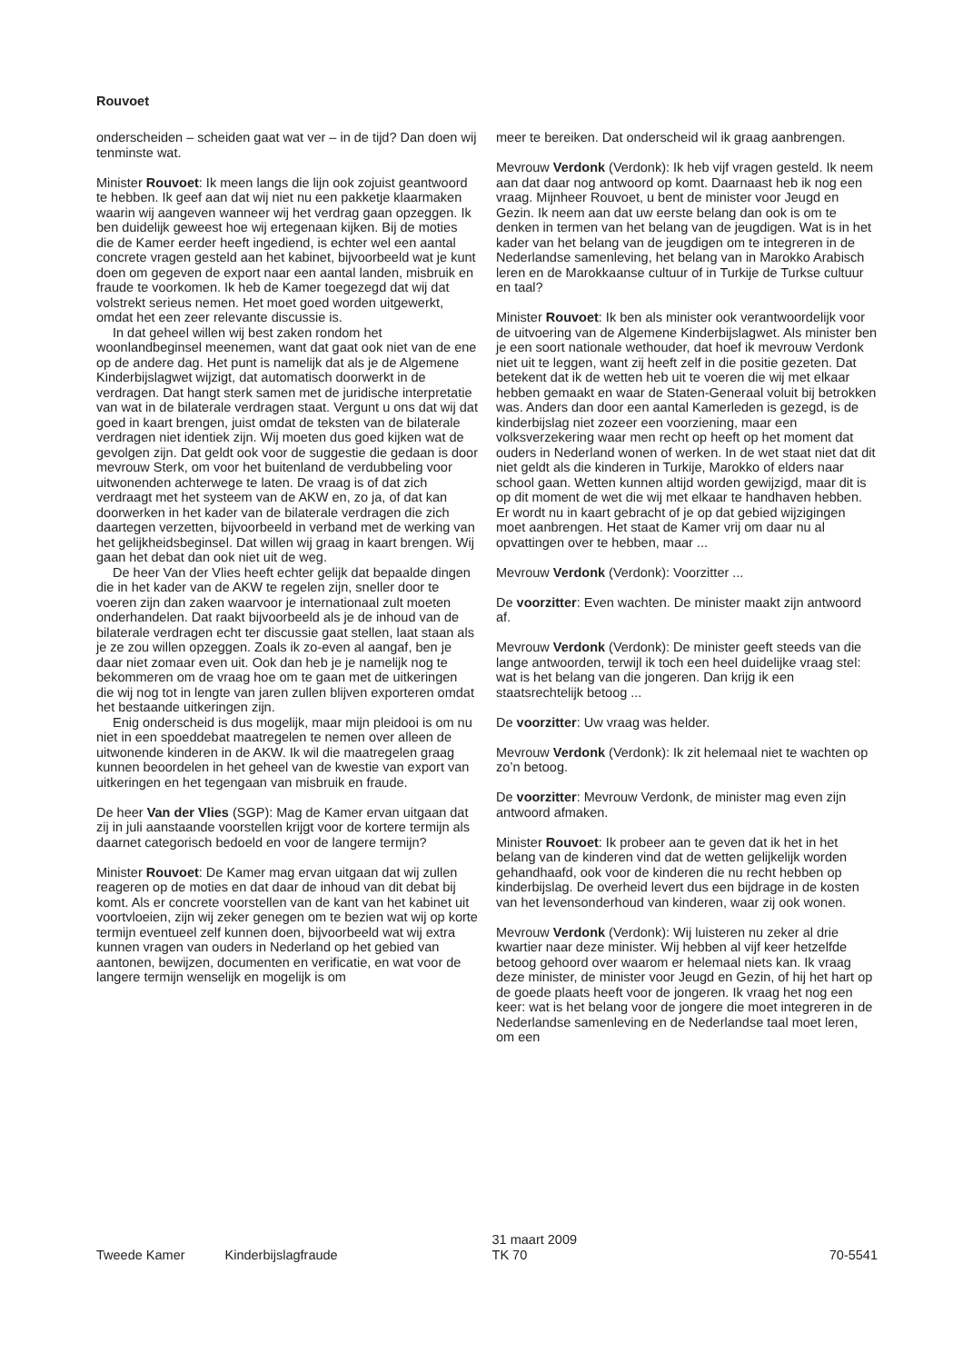Rouvoet
onderscheiden – scheiden gaat wat ver – in de tijd? Dan doen wij tenminste wat.
Minister Rouvoet: Ik meen langs die lijn ook zojuist geantwoord te hebben. Ik geef aan dat wij niet nu een pakketje klaarmaken waarin wij aangeven wanneer wij het verdrag gaan opzeggen. Ik ben duidelijk geweest hoe wij ertegenaan kijken. Bij de moties die de Kamer eerder heeft ingediend, is echter wel een aantal concrete vragen gesteld aan het kabinet, bijvoorbeeld wat je kunt doen om gegeven de export naar een aantal landen, misbruik en fraude te voorkomen. Ik heb de Kamer toegezegd dat wij dat volstrekt serieus nemen. Het moet goed worden uitgewerkt, omdat het een zeer relevante discussie is.
In dat geheel willen wij best zaken rondom het woonlandbeginsel meenemen, want dat gaat ook niet van de ene op de andere dag. Het punt is namelijk dat als je de Algemene Kinderbijslagwet wijzigt, dat automatisch doorwerkt in de verdragen. Dat hangt sterk samen met de juridische interpretatie van wat in de bilaterale verdragen staat. Vergunt u ons dat wij dat goed in kaart brengen, juist omdat de teksten van de bilaterale verdragen niet identiek zijn. Wij moeten dus goed kijken wat de gevolgen zijn. Dat geldt ook voor de suggestie die gedaan is door mevrouw Sterk, om voor het buitenland de verdubbeling voor uitwonenden achterwege te laten. De vraag is of dat zich verdraagt met het systeem van de AKW en, zo ja, of dat kan doorwerken in het kader van de bilaterale verdragen die zich daartegen verzetten, bijvoorbeeld in verband met de werking van het gelijkheidsbeginsel. Dat willen wij graag in kaart brengen. Wij gaan het debat dan ook niet uit de weg.
De heer Van der Vlies heeft echter gelijk dat bepaalde dingen die in het kader van de AKW te regelen zijn, sneller door te voeren zijn dan zaken waarvoor je internationaal zult moeten onderhandelen. Dat raakt bijvoorbeeld als je de inhoud van de bilaterale verdragen echt ter discussie gaat stellen, laat staan als je ze zou willen opzeggen. Zoals ik zo-even al aangaf, ben je daar niet zomaar even uit. Ook dan heb je je namelijk nog te bekommeren om de vraag hoe om te gaan met de uitkeringen die wij nog tot in lengte van jaren zullen blijven exporteren omdat het bestaande uitkeringen zijn.
Enig onderscheid is dus mogelijk, maar mijn pleidooi is om nu niet in een spoeddebat maatregelen te nemen over alleen de uitwonende kinderen in de AKW. Ik wil die maatregelen graag kunnen beoordelen in het geheel van de kwestie van export van uitkeringen en het tegengaan van misbruik en fraude.
De heer Van der Vlies (SGP): Mag de Kamer ervan uitgaan dat zij in juli aanstaande voorstellen krijgt voor de kortere termijn als daarnet categorisch bedoeld en voor de langere termijn?
Minister Rouvoet: De Kamer mag ervan uitgaan dat wij zullen reageren op de moties en dat daar de inhoud van dit debat bij komt. Als er concrete voorstellen van de kant van het kabinet uit voortvloeien, zijn wij zeker genegen om te bezien wat wij op korte termijn eventueel zelf kunnen doen, bijvoorbeeld wat wij extra kunnen vragen van ouders in Nederland op het gebied van aantonen, bewijzen, documenten en verificatie, en wat voor de langere termijn wenselijk en mogelijk is om
meer te bereiken. Dat onderscheid wil ik graag aanbrengen.
Mevrouw Verdonk (Verdonk): Ik heb vijf vragen gesteld. Ik neem aan dat daar nog antwoord op komt. Daarnaast heb ik nog een vraag. Mijnheer Rouvoet, u bent de minister voor Jeugd en Gezin. Ik neem aan dat uw eerste belang dan ook is om te denken in termen van het belang van de jeugdigen. Wat is in het kader van het belang van de jeugdigen om te integreren in de Nederlandse samenleving, het belang van in Marokko Arabisch leren en de Marokkaanse cultuur of in Turkije de Turkse cultuur en taal?
Minister Rouvoet: Ik ben als minister ook verantwoordelijk voor de uitvoering van de Algemene Kinderbijslagwet. Als minister ben je een soort nationale wethouder, dat hoef ik mevrouw Verdonk niet uit te leggen, want zij heeft zelf in die positie gezeten. Dat betekent dat ik de wetten heb uit te voeren die wij met elkaar hebben gemaakt en waar de Staten-Generaal voluit bij betrokken was. Anders dan door een aantal Kamerleden is gezegd, is de kinderbijslag niet zozeer een voorziening, maar een volksverzekering waar men recht op heeft op het moment dat ouders in Nederland wonen of werken. In de wet staat niet dat dit niet geldt als die kinderen in Turkije, Marokko of elders naar school gaan. Wetten kunnen altijd worden gewijzigd, maar dit is op dit moment de wet die wij met elkaar te handhaven hebben. Er wordt nu in kaart gebracht of je op dat gebied wijzigingen moet aanbrengen. Het staat de Kamer vrij om daar nu al opvattingen over te hebben, maar ...
Mevrouw Verdonk (Verdonk): Voorzitter ...
De voorzitter: Even wachten. De minister maakt zijn antwoord af.
Mevrouw Verdonk (Verdonk): De minister geeft steeds van die lange antwoorden, terwijl ik toch een heel duidelijke vraag stel: wat is het belang van die jongeren. Dan krijg ik een staatsrechtelijk betoog ...
De voorzitter: Uw vraag was helder.
Mevrouw Verdonk (Verdonk): Ik zit helemaal niet te wachten op zo’n betoog.
De voorzitter: Mevrouw Verdonk, de minister mag even zijn antwoord afmaken.
Minister Rouvoet: Ik probeer aan te geven dat ik het in het belang van de kinderen vind dat de wetten gelijkelijk worden gehandhaafd, ook voor de kinderen die nu recht hebben op kinderbijslag. De overheid levert dus een bijdrage in de kosten van het levensonderhoud van kinderen, waar zij ook wonen.
Mevrouw Verdonk (Verdonk): Wij luisteren nu zeker al drie kwartier naar deze minister. Wij hebben al vijf keer hetzelfde betoog gehoord over waarom er helemaal niets kan. Ik vraag deze minister, de minister voor Jeugd en Gezin, of hij het hart op de goede plaats heeft voor de jongeren. Ik vraag het nog een keer: wat is het belang voor de jongere die moet integreren in de Nederlandse samenleving en de Nederlandse taal moet leren, om een
Tweede Kamer
Kinderbijslagfraude
31 maart 2009
TK 70
70-5541